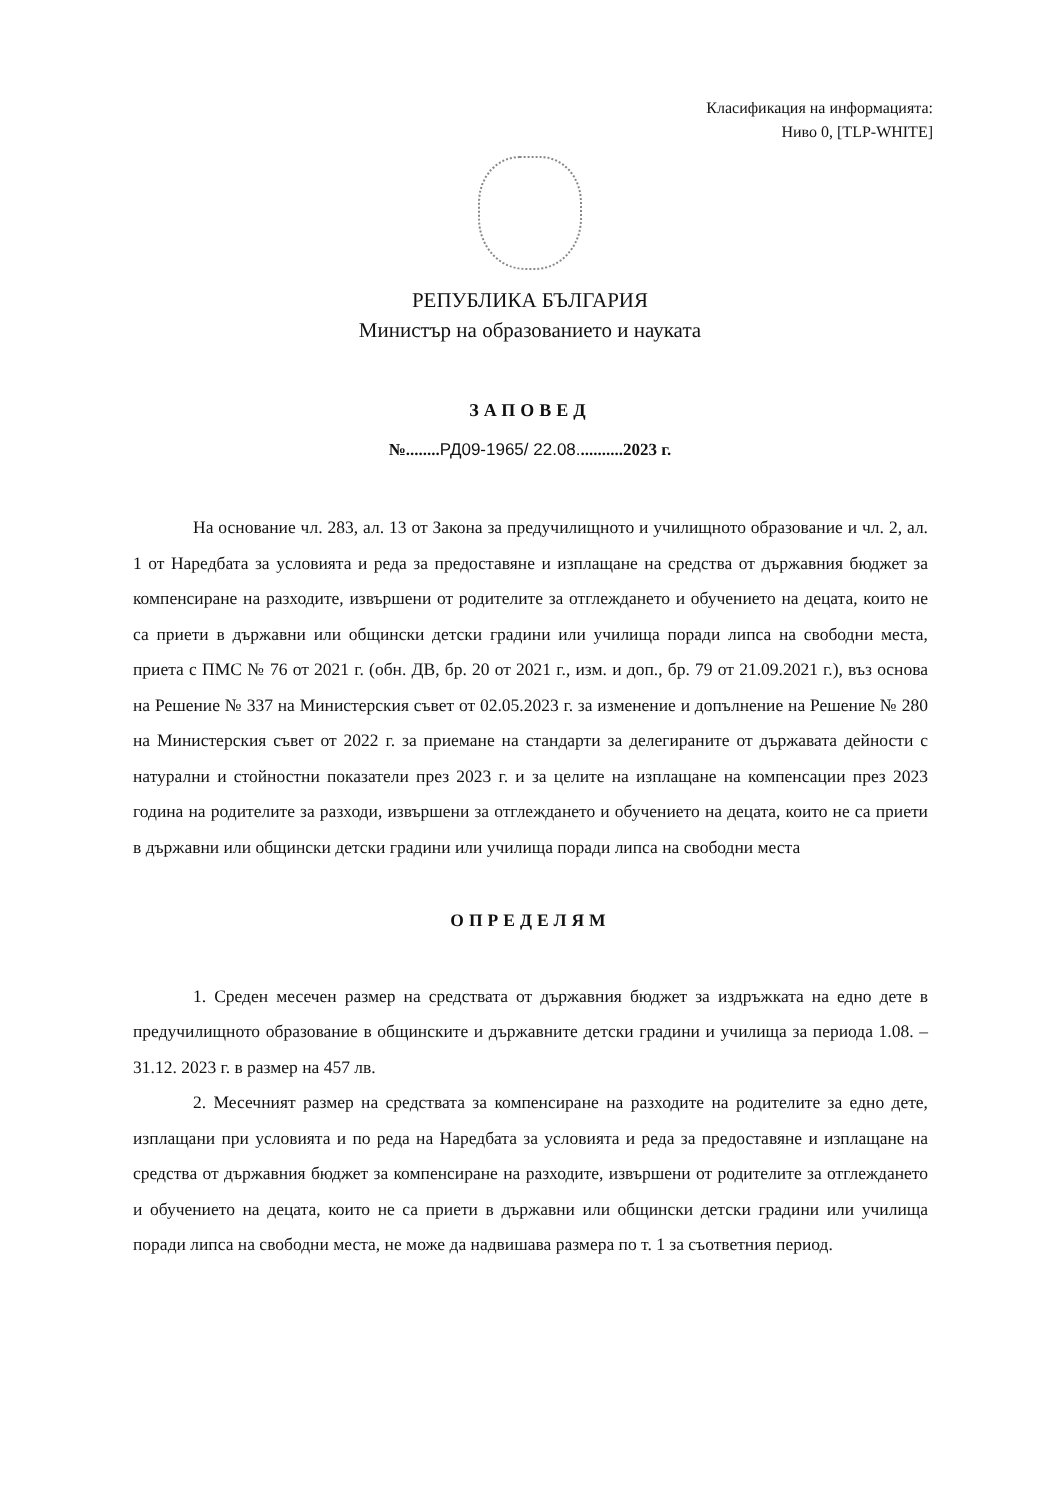Класификация на информацията:
Ниво 0, [TLP-WHITE]
РЕПУБЛИКА БЪЛГАРИЯ
Министър на образованието и науката
ЗАПОВЕД
№........РД09-1965/ 22.08...........2023 г.
На основание чл. 283, ал. 13 от Закона за предучилищното и училищното образование и чл. 2, ал. 1 от Наредбата за условията и реда за предоставяне и изплащане на средства от държавния бюджет за компенсиране на разходите, извършени от родителите за отглеждането и обучението на децата, които не са приети в държавни или общински детски градини или училища поради липса на свободни места, приета с ПМС № 76 от 2021 г. (обн. ДВ, бр. 20 от 2021 г., изм. и доп., бр. 79 от 21.09.2021 г.), въз основа на Решение № 337 на Министерския съвет от 02.05.2023 г. за изменение и допълнение на Решение № 280 на Министерския съвет от 2022 г. за приемане на стандарти за делегираните от държавата дейности с натурални и стойностни показатели през 2023 г. и за целите на изплащане на компенсации през 2023 година на родителите за разходи, извършени за отглеждането и обучението на децата, които не са приети в държавни или общински детски градини или училища поради липса на свободни места
ОПРЕДЕЛЯМ
1. Среден месечен размер на средствата от държавния бюджет за издръжката на едно дете в предучилищното образование в общинските и държавните детски градини и училища за периода 1.08. – 31.12. 2023 г. в размер на 457 лв.
2. Месечният размер на средствата за компенсиране на разходите на родителите за едно дете, изплащани при условията и по реда на Наредбата за условията и реда за предоставяне и изплащане на средства от държавния бюджет за компенсиране на разходите, извършени от родителите за отглеждането и обучението на децата, които не са приети в държавни или общински детски градини или училища поради липса на свободни места, не може да надвишава размера по т. 1 за съответния период.